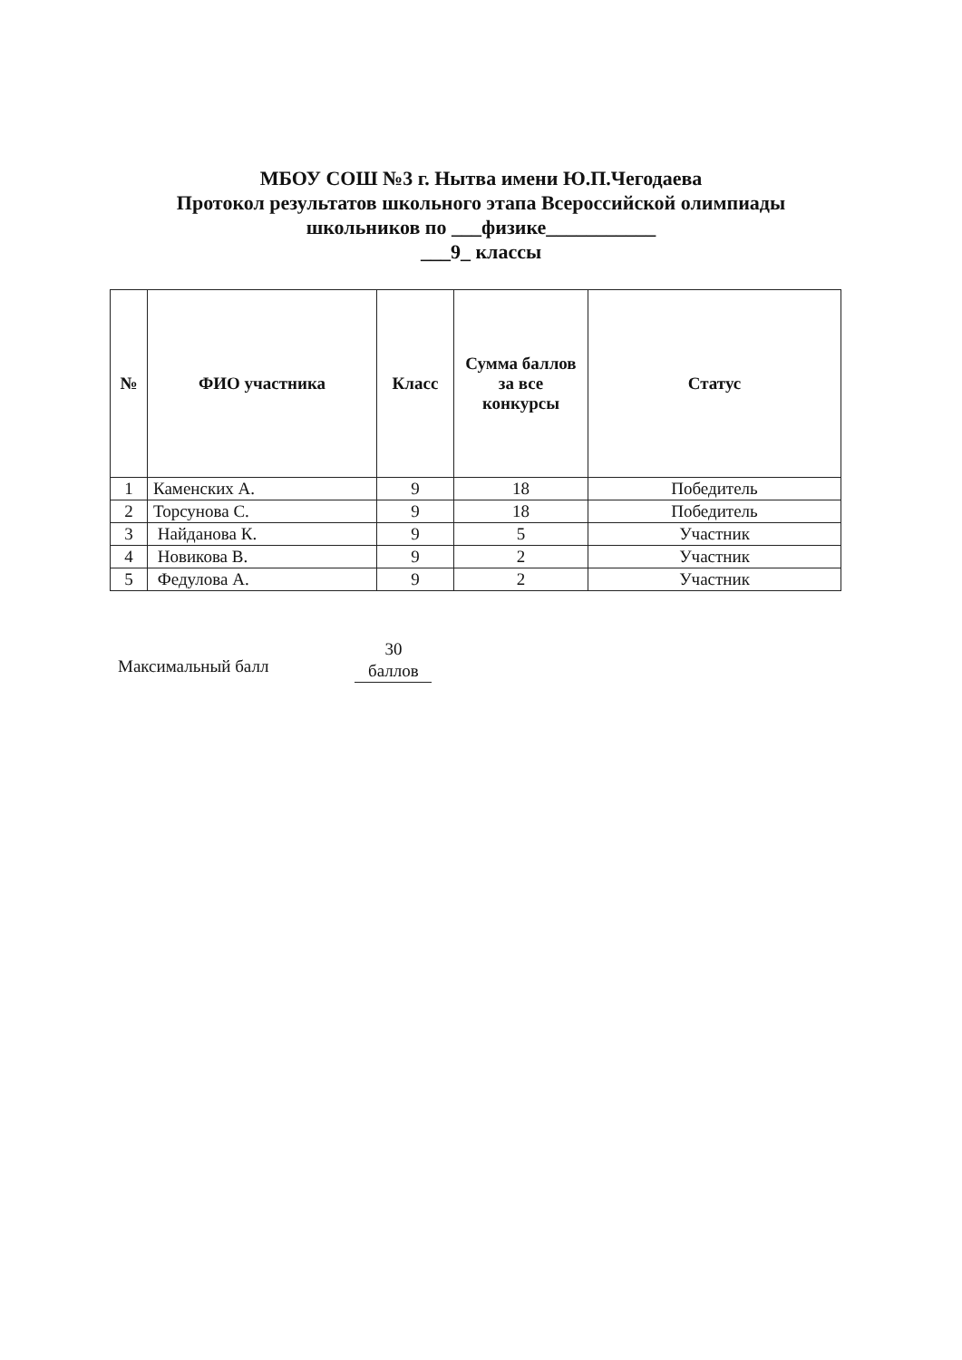МБОУ СОШ №3 г. Нытва имени Ю.П.Чегодаева
Протокол результатов школьного этапа Всероссийской олимпиады
школьников по ___физике___________
___9_ классы
| № | ФИО участника | Класс | Сумма баллов за все конкурсы | Статус |
| --- | --- | --- | --- | --- |
| 1 | Каменских А. | 9 | 18 | Победитель |
| 2 | Торсунова С. | 9 | 18 | Победитель |
| 3 | Найданова К. | 9 | 5 | Участник |
| 4 | Новикова В. | 9 | 2 | Участник |
| 5 | Федулова А. | 9 | 2 | Участник |
Максимальный балл
30
баллов